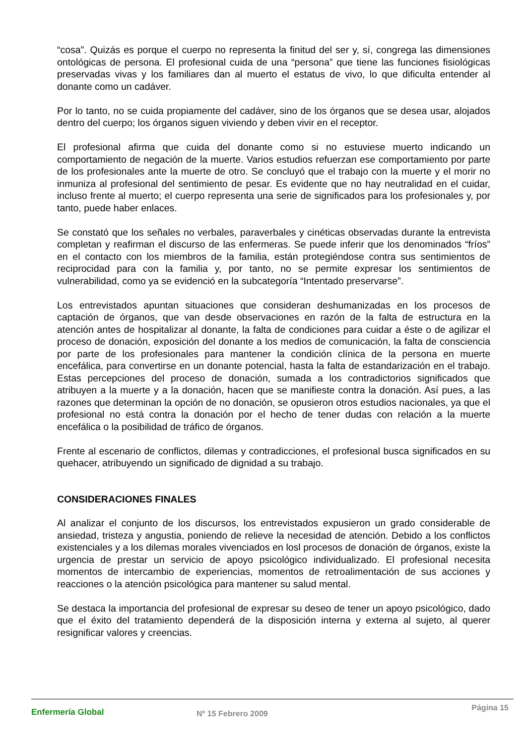“cosa”. Quizás es porque el cuerpo no representa la finitud del ser y, sí, congrega las dimensiones ontológicas de persona. El profesional cuida de una “persona” que tiene las funciones fisiológicas preservadas vivas y los familiares dan al muerto el estatus de vivo, lo que dificulta entender al donante como un cadáver.
Por lo tanto, no se cuida propiamente del cadáver, sino de los órganos que se desea usar, alojados dentro del cuerpo; los órganos siguen viviendo y deben vivir en el receptor.
El profesional afirma que cuida del donante como si no estuviese muerto indicando un comportamiento de negación de la muerte. Varios estudios refuerzan ese comportamiento por parte de los profesionales ante la muerte de otro. Se concluyó que el trabajo con la muerte y el morir no inmuniza al profesional del sentimiento de pesar. Es evidente que no hay neutralidad en el cuidar, incluso frente al muerto; el cuerpo representa una serie de significados para los profesionales y, por tanto, puede haber enlaces.
Se constató que los señales no verbales, paraverbales y cinéticas observadas durante la entrevista completan y reafirman el discurso de las enfermeras. Se puede inferir que los denominados “fríos” en el contacto con los miembros de la familia, están protegiéndose contra sus sentimientos de reciprocidad para con la familia y, por tanto, no se permite expresar los sentimientos de vulnerabilidad, como ya se evidenció en la subcategoría “Intentado preservarse”.
Los entrevistados apuntan situaciones que consideran deshumanizadas en los procesos de captación de órganos, que van desde observaciones en razón de la falta de estructura en la atención antes de hospitalizar al donante, la falta de condiciones para cuidar a éste o de agilizar el proceso de donación, exposición del donante a los medios de comunicación, la falta de consciencia por parte de los profesionales para mantener la condición clínica de la persona en muerte encefálica, para convertirse en un donante potencial, hasta la falta de estandarización en el trabajo. Estas percepciones del proceso de donación, sumada a los contradictorios significados que atribuyen a la muerte y a la donación, hacen que se manifieste contra la donación. Así pues, a las razones que determinan la opción de no donación, se opusieron otros estudios nacionales, ya que el profesional no está contra la donación por el hecho de tener dudas con relación a la muerte encefálica o la posibilidad de tráfico de órganos.
Frente al escenario de conflictos, dilemas y contradicciones, el profesional busca significados en su quehacer, atribuyendo un significado de dignidad a su trabajo.
CONSIDERACIONES FINALES
Al analizar el conjunto de los discursos, los entrevistados expusieron un grado considerable de ansiedad, tristeza y angustia, poniendo de relieve la necesidad de atención. Debido a los conflictos existenciales y a los dilemas morales vivenciados en losl procesos de donación de órganos, existe la urgencia de prestar un servicio de apoyo psicológico individualizado. El profesional necesita momentos de intercambio de experiencias, momentos de retroalimentación de sus acciones y reacciones o la atención psicológica para mantener su salud mental.
Se destaca la importancia del profesional de expresar su deseo de tener un apoyo psicológico, dado que el éxito del tratamiento dependerá de la disposición interna y externa al sujeto, al querer resignificar valores y creencias.
Enfermería Global Nº 15 Febrero 2009
Página 15